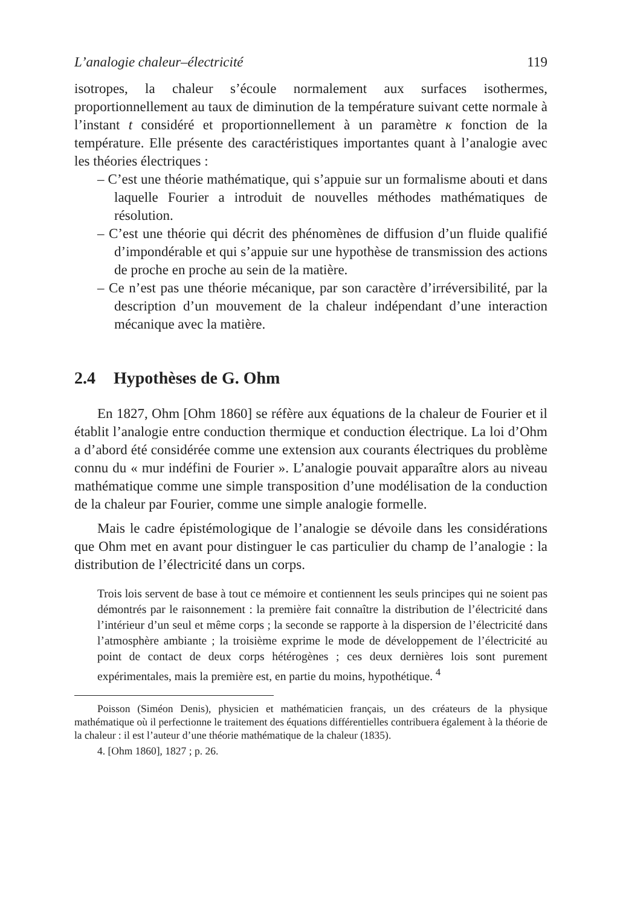L’analogie chaleur–électricité 119
isotropes, la chaleur s’écoule normalement aux surfaces isothermes, proportionnellement au taux de diminution de la température suivant cette normale à l’instant t considéré et proportionnellement à un paramètre κ fonction de la température. Elle présente des caractéristiques importantes quant à l’analogie avec les théories électriques :
– C’est une théorie mathématique, qui s’appuie sur un formalisme abouti et dans laquelle Fourier a introduit de nouvelles méthodes mathématiques de résolution.
– C’est une théorie qui décrit des phénomènes de diffusion d’un fluide qualifié d’impondérable et qui s’appuie sur une hypothèse de transmission des actions de proche en proche au sein de la matière.
– Ce n’est pas une théorie mécanique, par son caractère d’irréversibilité, par la description d’un mouvement de la chaleur indépendant d’une interaction mécanique avec la matière.
2.4 Hypothèses de G. Ohm
En 1827, Ohm [Ohm 1860] se réfère aux équations de la chaleur de Fourier et il établit l’analogie entre conduction thermique et conduction électrique. La loi d’Ohm a d’abord été considérée comme une extension aux courants électriques du problème connu du « mur indéfini de Fourier ». L’analogie pouvait apparaître alors au niveau mathématique comme une simple transposition d’une modélisation de la conduction de la chaleur par Fourier, comme une simple analogie formelle.
Mais le cadre épistémologique de l’analogie se dévoile dans les considérations que Ohm met en avant pour distinguer le cas particulier du champ de l’analogie : la distribution de l’électricité dans un corps.
Trois lois servent de base à tout ce mémoire et contiennent les seuls principes qui ne soient pas démontrés par le raisonnement : la première fait connaître la distribution de l’électricité dans l’intérieur d’un seul et même corps ; la seconde se rapporte à la dispersion de l’électricité dans l’atmosphère ambiante ; la troisième exprime le mode de développement de l’électricité au point de contact de deux corps hétérogènes ; ces deux dernières lois sont purement expérimentales, mais la première est, en partie du moins, hypothétique. <sup>4</sup>
Poisson (Siméon Denis), physicien et mathématicien français, un des créateurs de la physique mathématique où il perfectionne le traitement des équations différentielles contribuera également à la théorie de la chaleur : il est l’auteur d’une théorie mathématique de la chaleur (1835).
4. [Ohm 1860], 1827 ; p. 26.